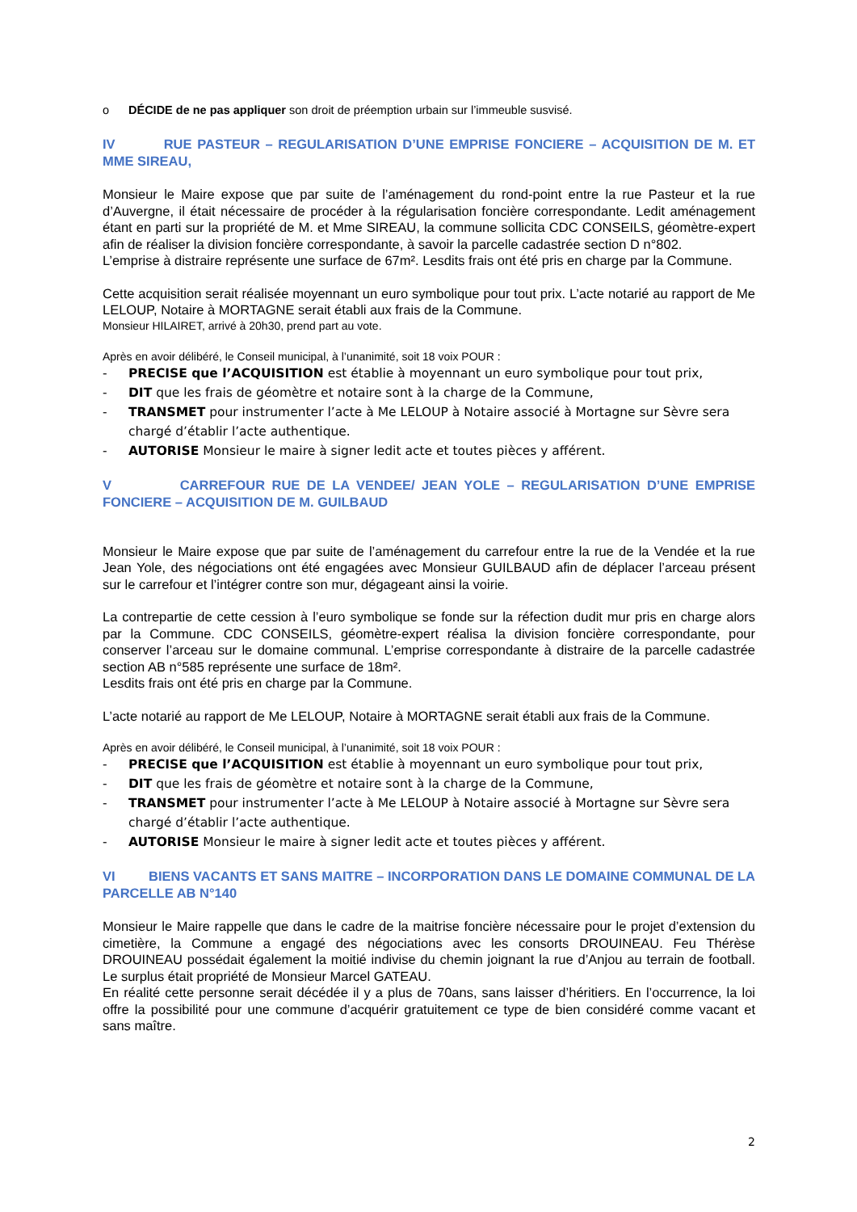o DÉCIDE de ne pas appliquer son droit de préemption urbain sur l’immeuble susvisé.
IV RUE PASTEUR – REGULARISATION D’UNE EMPRISE FONCIERE – ACQUISITION DE M. ET MME SIREAU,
Monsieur le Maire expose que par suite de l’aménagement du rond-point entre la rue Pasteur et la rue d’Auvergne, il était nécessaire de procéder à la régularisation foncière correspondante. Ledit aménagement étant en parti sur la propriété de M. et Mme SIREAU, la commune sollicita CDC CONSEILS, géomètre-expert afin de réaliser la division foncière correspondante, à savoir la parcelle cadastrée section D n°802.
L’emprise à distraire représente une surface de 67m². Lesdits frais ont été pris en charge par la Commune.
Cette acquisition serait réalisée moyennant un euro symbolique pour tout prix. L’acte notarié au rapport de Me LELOUP, Notaire à MORTAGNE serait établi aux frais de la Commune.
Monsieur HILAIRET, arrivé à 20h30, prend part au vote.
Après en avoir délibéré, le Conseil municipal, à l’unanimité, soit 18 voix POUR :
- PRECISE que l’ACQUISITION est établie à moyennant un euro symbolique pour tout prix,
- DIT que les frais de géomètre et notaire sont à la charge de la Commune,
- TRANSMET pour instrumenter l’acte à Me LELOUP à Notaire associé à Mortagne sur Sèvre sera chargé d’établir l’acte authentique.
- AUTORISE Monsieur le maire à signer ledit acte et toutes pièces y afférent.
V CARREFOUR RUE DE LA VENDEE/ JEAN YOLE – REGULARISATION D’UNE EMPRISE FONCIERE – ACQUISITION DE M. GUILBAUD
Monsieur le Maire expose que par suite de l’aménagement du carrefour entre la rue de la Vendée et la rue Jean Yole, des négociations ont été engagées avec Monsieur GUILBAUD afin de déplacer l’arceau présent sur le carrefour et l’intégrer contre son mur, dégageant ainsi la voirie.
La contrepartie de cette cession à l’euro symbolique se fonde sur la réfection dudit mur pris en charge alors par la Commune. CDC CONSEILS, géomètre-expert réalisa la division foncière correspondante, pour conserver l’arceau sur le domaine communal. L’emprise correspondante à distraire de la parcelle cadastrée section AB n°585 représente une surface de 18m².
Lesdits frais ont été pris en charge par la Commune.
L’acte notarié au rapport de Me LELOUP, Notaire à MORTAGNE serait établi aux frais de la Commune.
Après en avoir délibéré, le Conseil municipal, à l’unanimité, soit 18 voix POUR :
- PRECISE que l’ACQUISITION est établie à moyennant un euro symbolique pour tout prix,
- DIT que les frais de géomètre et notaire sont à la charge de la Commune,
- TRANSMET pour instrumenter l’acte à Me LELOUP à Notaire associé à Mortagne sur Sèvre sera chargé d’établir l’acte authentique.
- AUTORISE Monsieur le maire à signer ledit acte et toutes pièces y afférent.
VI BIENS VACANTS ET SANS MAITRE – INCORPORATION DANS LE DOMAINE COMMUNAL DE LA PARCELLE AB N°140
Monsieur le Maire rappelle que dans le cadre de la maitrise foncière nécessaire pour le projet d’extension du cimetière, la Commune a engagé des négociations avec les consorts DROUINEAU. Feu Thérèse DROUINEAU possédait également la moitié indivise du chemin joignant la rue d’Anjou au terrain de football. Le surplus était propriété de Monsieur Marcel GATEAU.
En réalité cette personne serait décédée il y a plus de 70ans, sans laisser d’héritiers. En l’occurrence, la loi offre la possibilité pour une commune d’acquérir gratuitement ce type de bien considéré comme vacant et sans maître.
2